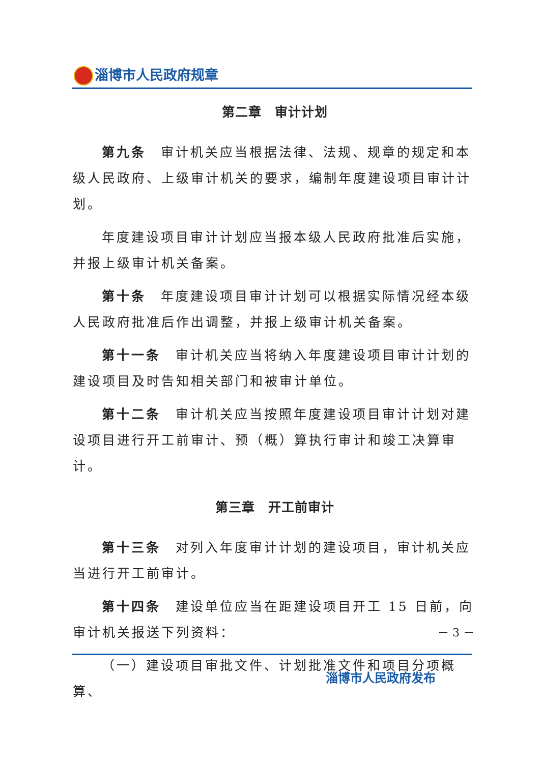淄博市人民政府规章
第二章　审计计划
第九条　审计机关应当根据法律、法规、规章的规定和本级人民政府、上级审计机关的要求，编制年度建设项目审计计划。
年度建设项目审计计划应当报本级人民政府批准后实施，并报上级审计机关备案。
第十条　年度建设项目审计计划可以根据实际情况经本级人民政府批准后作出调整，并报上级审计机关备案。
第十一条　审计机关应当将纳入年度建设项目审计计划的建设项目及时告知相关部门和被审计单位。
第十二条　审计机关应当按照年度建设项目审计计划对建设项目进行开工前审计、预（概）算执行审计和竣工决算审计。
第三章　开工前审计
第十三条　对列入年度审计计划的建设项目，审计机关应当进行开工前审计。
第十四条　建设单位应当在距建设项目开工 15 日前，向审计机关报送下列资料：
（一）建设项目审批文件、计划批准文件和项目分项概算、
－ 3 －
淄博市人民政府发布